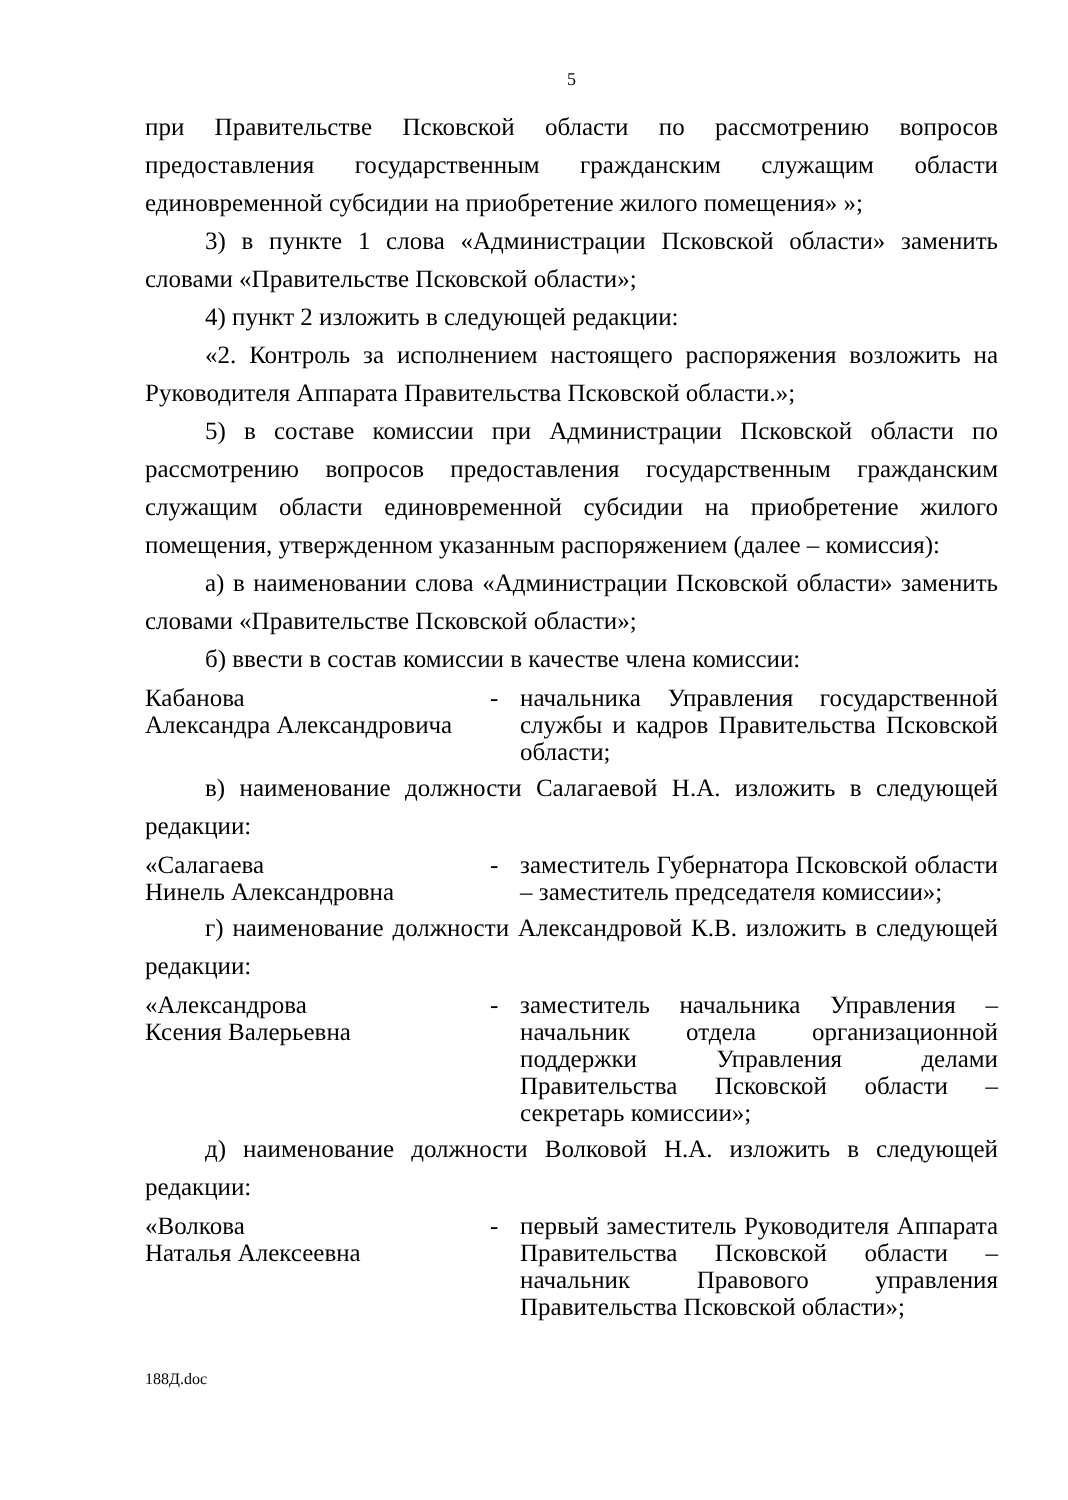5
при Правительстве Псковской области по рассмотрению вопросов предоставления государственным гражданским служащим области единовременной субсидии на приобретение жилого помещения» »;
3) в пункте 1 слова «Администрации Псковской области» заменить словами «Правительстве Псковской области»;
4) пункт 2 изложить в следующей редакции:
«2. Контроль за исполнением настоящего распоряжения возложить на Руководителя Аппарата Правительства Псковской области.»;
5) в составе комиссии при Администрации Псковской области по рассмотрению вопросов предоставления государственным гражданским служащим области единовременной субсидии на приобретение жилого помещения, утвержденном указанным распоряжением (далее – комиссия):
а) в наименовании слова «Администрации Псковской области» заменить словами «Правительстве Псковской области»;
б) ввести в состав комиссии в качестве члена комиссии:
Кабанова
Александра Александровича
- начальника Управления государственной службы и кадров Правительства Псковской области;
в) наименование должности Салагаевой Н.А. изложить в следующей редакции:
«Салагаева
Нинель Александровна
- заместитель Губернатора Псковской области – заместитель председателя комиссии»;
г) наименование должности Александровой К.В. изложить в следующей редакции:
«Александрова
Ксения Валерьевна
- заместитель начальника Управления – начальник отдела организационной поддержки Управления делами Правительства Псковской области – секретарь комиссии»;
д) наименование должности Волковой Н.А. изложить в следующей редакции:
«Волкова
Наталья Алексеевна
- первый заместитель Руководителя Аппарата Правительства Псковской области – начальник Правового управления Правительства Псковской области»;
188Д.doc